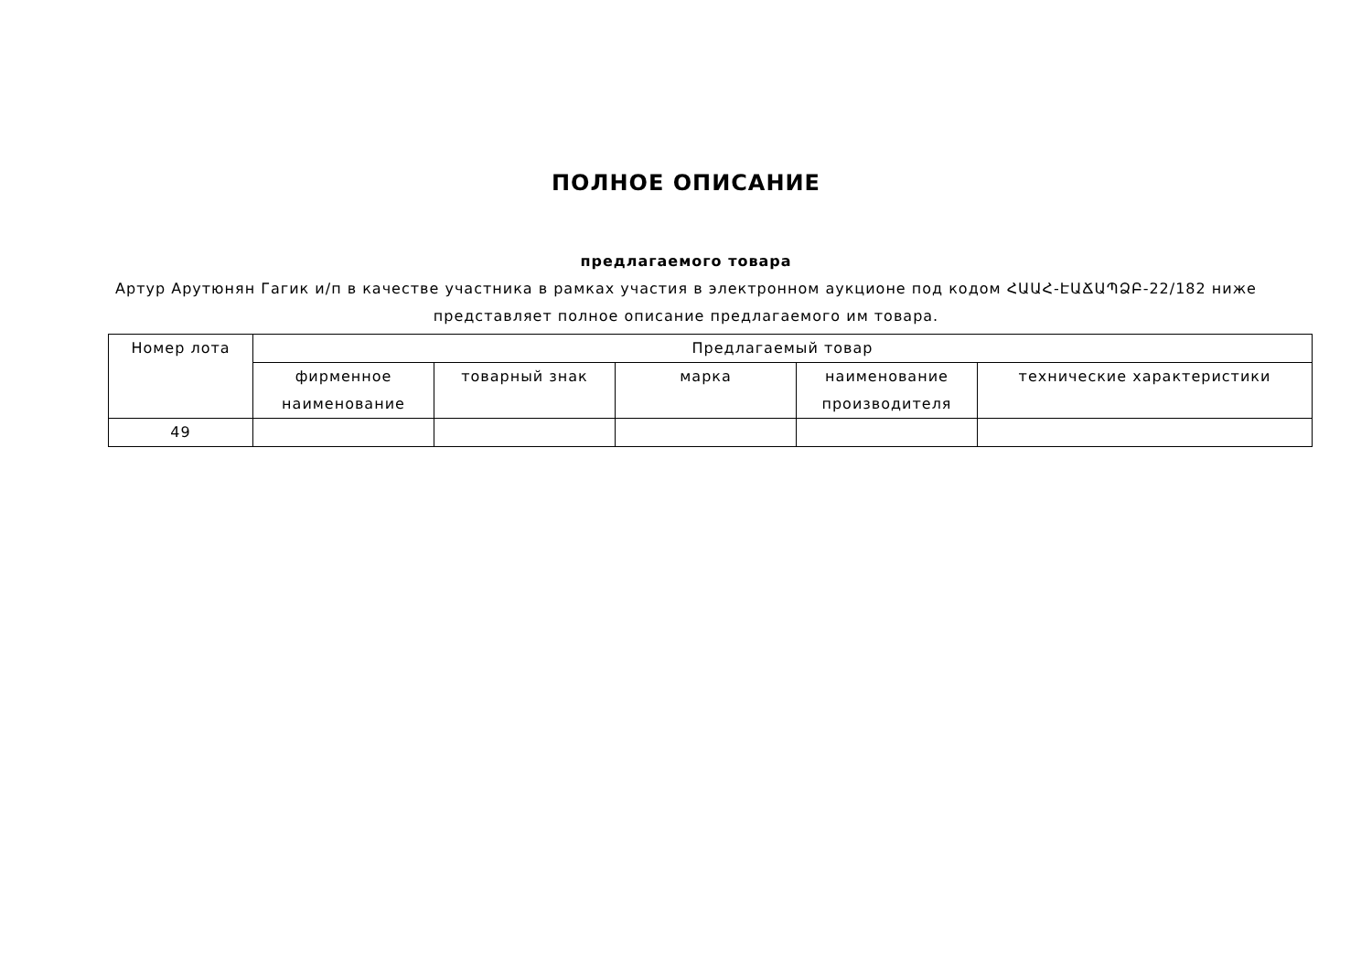ПОЛНОЕ ОПИСАНИЕ
предлагаемого товара
Артур Арутюнян Гагик и/п в качестве участника в рамках участия в электронном аукционе под кодом ՀԱԱՀ-ԷԱՃԱՊՁԲ-22/182 ниже представляет полное описание предлагаемого им товара.
| Номер лота | Предлагаемый товар | | | | |
| --- | --- | --- | --- | --- | --- |
| | фирменное наименование | товарный знак | марка | наименование производителя | технические характеристики |
| 49 | | | | | |